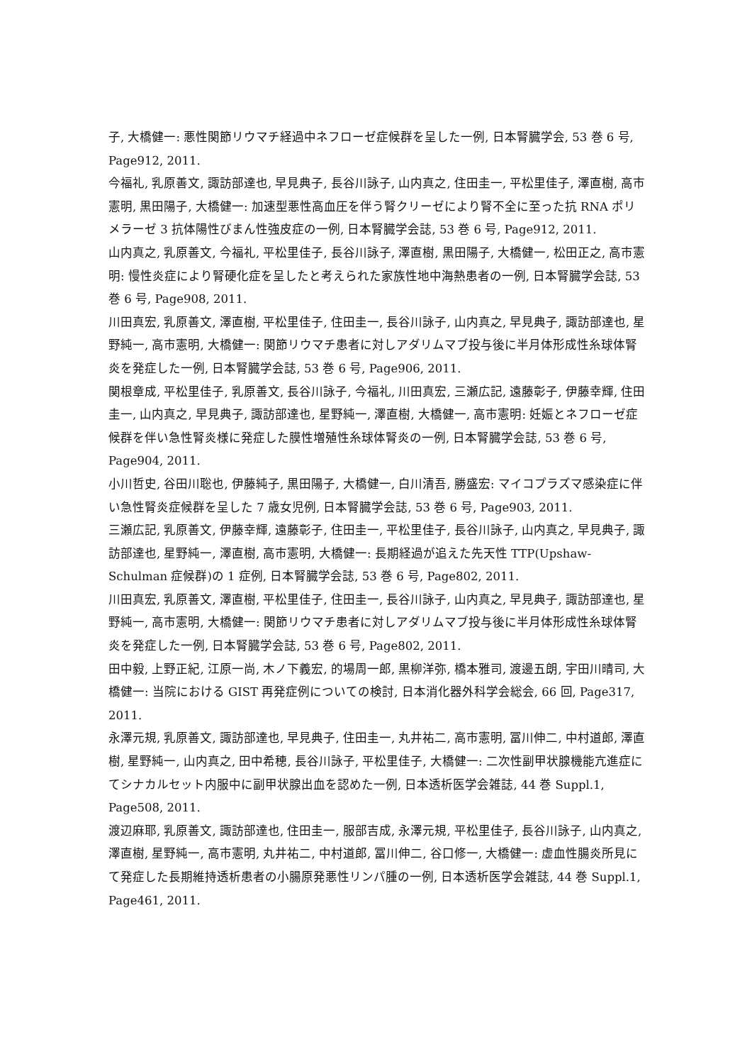子, 大橋健一: 悪性関節リウマチ経過中ネフローゼ症候群を呈した一例, 日本腎臓学会, 53 巻 6 号, Page912, 2011.
今福礼, 乳原善文, 諏訪部達也, 早見典子, 長谷川詠子, 山内真之, 住田圭一, 平松里佳子, 澤直樹, 高市憲明, 黒田陽子, 大橋健一: 加速型悪性高血圧を伴う腎クリーゼにより腎不全に至った抗 RNA ポリメラーゼ 3 抗体陽性びまん性強皮症の一例, 日本腎臓学会誌, 53 巻 6 号, Page912, 2011.
山内真之, 乳原善文, 今福礼, 平松里佳子, 長谷川詠子, 澤直樹, 黒田陽子, 大橋健一, 松田正之, 高市憲明: 慢性炎症により腎硬化症を呈したと考えられた家族性地中海熱患者の一例, 日本腎臓学会誌, 53 巻 6 号, Page908, 2011.
川田真宏, 乳原善文, 澤直樹, 平松里佳子, 住田圭一, 長谷川詠子, 山内真之, 早見典子, 諏訪部達也, 星野純一, 高市憲明, 大橋健一: 関節リウマチ患者に対しアダリムマブ投与後に半月体形成性糸球体腎炎を発症した一例, 日本腎臓学会誌, 53 巻 6 号, Page906, 2011.
関根章成, 平松里佳子, 乳原善文, 長谷川詠子, 今福礼, 川田真宏, 三瀬広記, 遠藤彰子, 伊藤幸輝, 住田圭一, 山内真之, 早見典子, 諏訪部達也, 星野純一, 澤直樹, 大橋健一, 高市憲明: 妊娠とネフローゼ症候群を伴い急性腎炎様に発症した膜性増殖性糸球体腎炎の一例, 日本腎臓学会誌, 53 巻 6 号, Page904, 2011.
小川哲史, 谷田川聡也, 伊藤純子, 黒田陽子, 大橋健一, 白川清吾, 勝盛宏: マイコプラズマ感染症に伴い急性腎炎症候群を呈した 7 歳女児例, 日本腎臓学会誌, 53 巻 6 号, Page903, 2011.
三瀬広記, 乳原善文, 伊藤幸輝, 遠藤彰子, 住田圭一, 平松里佳子, 長谷川詠子, 山内真之, 早見典子, 諏訪部達也, 星野純一, 澤直樹, 高市憲明, 大橋健一: 長期経過が追えた先天性 TTP(Upshaw-Schulman 症候群)の 1 症例, 日本腎臓学会誌, 53 巻 6 号, Page802, 2011.
川田真宏, 乳原善文, 澤直樹, 平松里佳子, 住田圭一, 長谷川詠子, 山内真之, 早見典子, 諏訪部達也, 星野純一, 高市憲明, 大橋健一: 関節リウマチ患者に対しアダリムマブ投与後に半月体形成性糸球体腎炎を発症した一例, 日本腎臓学会誌, 53 巻 6 号, Page802, 2011.
田中毅, 上野正紀, 江原一尚, 木ノ下義宏, 的場周一郎, 黒柳洋弥, 橋本雅司, 渡邊五朗, 宇田川晴司, 大橋健一: 当院における GIST 再発症例についての検討, 日本消化器外科学会総会, 66 回, Page317, 2011.
永澤元規, 乳原善文, 諏訪部達也, 早見典子, 住田圭一, 丸井祐二, 高市憲明, 冨川伸二, 中村道郎, 澤直樹, 星野純一, 山内真之, 田中希穂, 長谷川詠子, 平松里佳子, 大橋健一: 二次性副甲状腺機能亢進症にてシナカルセット内服中に副甲状腺出血を認めた一例, 日本透析医学会雑誌, 44 巻 Suppl.1, Page508, 2011.
渡辺麻耶, 乳原善文, 諏訪部達也, 住田圭一, 服部吉成, 永澤元規, 平松里佳子, 長谷川詠子, 山内真之, 澤直樹, 星野純一, 高市憲明, 丸井祐二, 中村道郎, 冨川伸二, 谷口修一, 大橋健一: 虚血性腸炎所見にて発症した長期維持透析患者の小腸原発悪性リンパ腫の一例, 日本透析医学会雑誌, 44 巻 Suppl.1,　Page461, 2011.